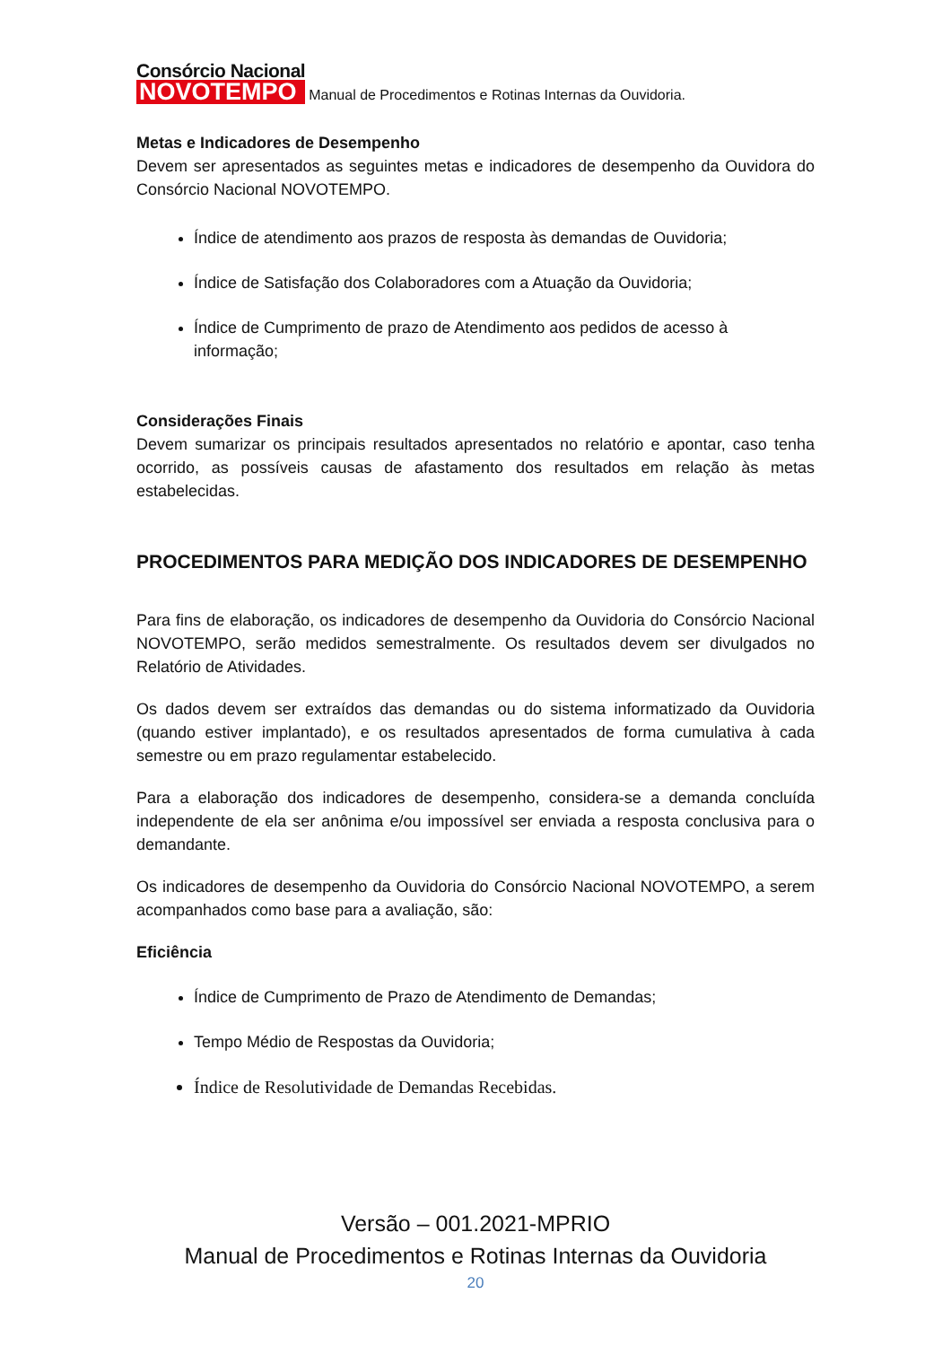Consórcio Nacional
NOVOTEMPO
Manual de Procedimentos e Rotinas Internas da Ouvidoria.
Metas e Indicadores de Desempenho
Devem ser apresentados as seguintes metas e indicadores de desempenho da Ouvidora do Consórcio Nacional NOVOTEMPO.
Índice de atendimento aos prazos de resposta às demandas de Ouvidoria;
Índice de Satisfação dos Colaboradores com a Atuação da Ouvidoria;
Índice de Cumprimento de prazo de Atendimento aos pedidos de acesso à informação;
Considerações Finais
Devem sumarizar os principais resultados apresentados no relatório e apontar, caso tenha ocorrido, as possíveis causas de afastamento dos resultados em relação às metas estabelecidas.
PROCEDIMENTOS PARA MEDIÇÃO DOS INDICADORES DE DESEMPENHO
Para fins de elaboração, os indicadores de desempenho da Ouvidoria do Consórcio Nacional NOVOTEMPO, serão medidos semestralmente. Os resultados devem ser divulgados no Relatório de Atividades.
Os dados devem ser extraídos das demandas ou do sistema informatizado da Ouvidoria (quando estiver implantado), e os resultados apresentados de forma cumulativa à cada semestre ou em prazo regulamentar estabelecido.
Para a elaboração dos indicadores de desempenho, considera-se a demanda concluída independente de ela ser anônima e/ou impossível ser enviada a resposta conclusiva para o demandante.
Os indicadores de desempenho da Ouvidoria do Consórcio Nacional NOVOTEMPO, a serem acompanhados como base para a avaliação, são:
Eficiência
Índice de Cumprimento de Prazo de Atendimento de Demandas;
Tempo Médio de Respostas da Ouvidoria;
Índice de Resolutividade de Demandas Recebidas.
Versão – 001.2021-MPRIO
Manual de Procedimentos e Rotinas Internas da Ouvidoria
20